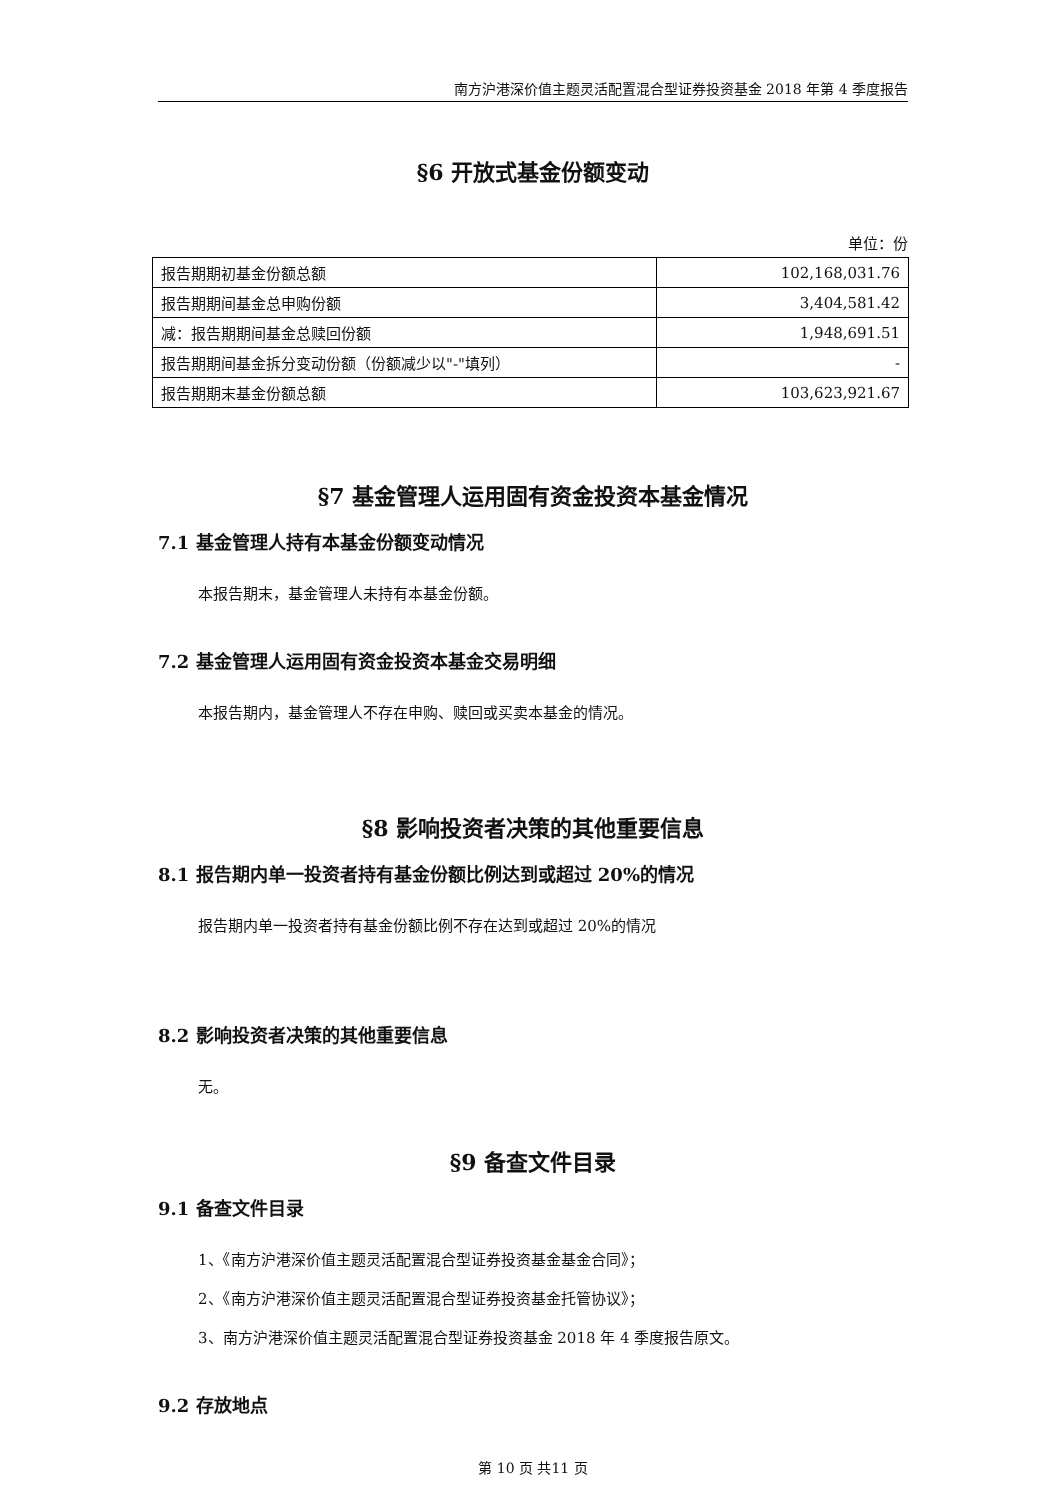南方沪港深价值主题灵活配置混合型证券投资基金 2018 年第 4 季度报告
§6 开放式基金份额变动
单位：份
| 报告期期初基金份额总额 | 102,168,031.76 |
| 报告期期间基金总申购份额 | 3,404,581.42 |
| 减：报告期期间基金总赎回份额 | 1,948,691.51 |
| 报告期期间基金拆分变动份额（份额减少以"-"填列） | - |
| 报告期期末基金份额总额 | 103,623,921.67 |
§7 基金管理人运用固有资金投资本基金情况
7.1 基金管理人持有本基金份额变动情况
本报告期末，基金管理人未持有本基金份额。
7.2 基金管理人运用固有资金投资本基金交易明细
本报告期内，基金管理人不存在申购、赎回或买卖本基金的情况。
§8 影响投资者决策的其他重要信息
8.1 报告期内单一投资者持有基金份额比例达到或超过 20%的情况
报告期内单一投资者持有基金份额比例不存在达到或超过 20%的情况
8.2 影响投资者决策的其他重要信息
无。
§9 备查文件目录
9.1 备查文件目录
1、《南方沪港深价值主题灵活配置混合型证券投资基金基金合同》；
2、《南方沪港深价值主题灵活配置混合型证券投资基金托管协议》；
3、南方沪港深价值主题灵活配置混合型证券投资基金 2018 年 4 季度报告原文。
9.2 存放地点
第 10 页 共11 页